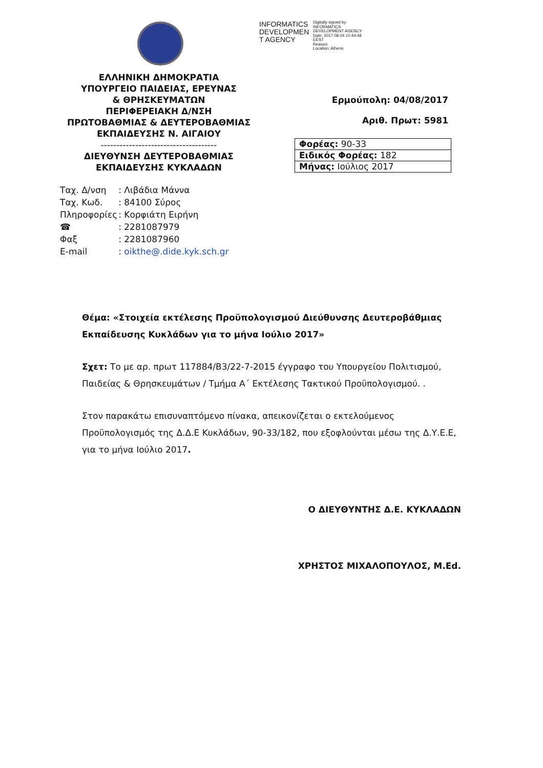INFORMATICS DEVELOPMEN T AGENCY
Digitally signed by
INFORMATICS
DEVELOPMENT AGENCY
Date: 2017.08.04 10:44:48
EEST
Reason:
Location: Athens
ΕΛΛΗΝΙΚΗ ΔΗΜΟΚΡΑΤΙΑ
ΥΠΟΥΡΓΕΙΟ ΠΑΙΔΕΙΑΣ, ΕΡΕΥΝΑΣ
& ΘΡΗΣΚΕΥΜΑΤΩΝ
ΠΕΡΙΦΕΡΕΙΑΚΗ Δ/ΝΣΗ
ΠΡΩΤΟΒΑΘΜΙΑΣ & ΔΕΥΤΕΡΟΒΑΘΜΙΑΣ
ΕΚΠΑΙΔΕΥΣΗΣ Ν. ΑΙΓΑΙΟΥ
-------------------------------------
ΔΙΕΥΘΥΝΣΗ ΔΕΥΤΕΡΟΒΑΘΜΙΑΣ
ΕΚΠΑΙΔΕΥΣΗΣ ΚΥΚΛΑΔΩΝ
| Ταχ. Δ/νση | : Λιβάδια Μάννα |
| Ταχ. Κωδ. | : 84100 Σύρος |
| Πληροφορίες | : Κορφιάτη Ειρήνη |
| ☎ | : 2281087979 |
| Φαξ | : 2281087960 |
| E-mail | : oikthe@.dide.kyk.sch.gr |
Ερμούπολη: 04/08/2017
Αριθ. Πρωτ: 5981
| Φορέας: 90-33 |
| Ειδικός Φορέας: 182 |
| Μήνας: Ιούλιος 2017 |
Θέμα: «Στοιχεία εκτέλεσης Προϋπολογισμού Διεύθυνσης Δευτεροβάθμιας Εκπαίδευσης Κυκλάδων για το μήνα Ιούλιο 2017»
Σχετ: Το με αρ. πρωτ 117884/Β3/22-7-2015 έγγραφο του Υπουργείου Πολιτισμού, Παιδείας & Θρησκευμάτων / Τμήμα Α΄ Εκτέλεσης Τακτικού Προϋπολογισμού. .
Στον παρακάτω επισυναπτόμενο πίνακα, απεικονίζεται ο εκτελούμενος Προϋπολογισμός της Δ.Δ.Ε Κυκλάδων, 90-33/182, που εξοφλούνται μέσω της Δ.Υ.Ε.Ε, για το μήνα Ιούλιο 2017.
Ο ΔΙΕΥΘΥΝΤΗΣ Δ.Ε. ΚΥΚΛΑΔΩΝ
ΧΡΗΣΤΟΣ ΜΙΧΑΛΟΠΟΥΛΟΣ, M.Ed.